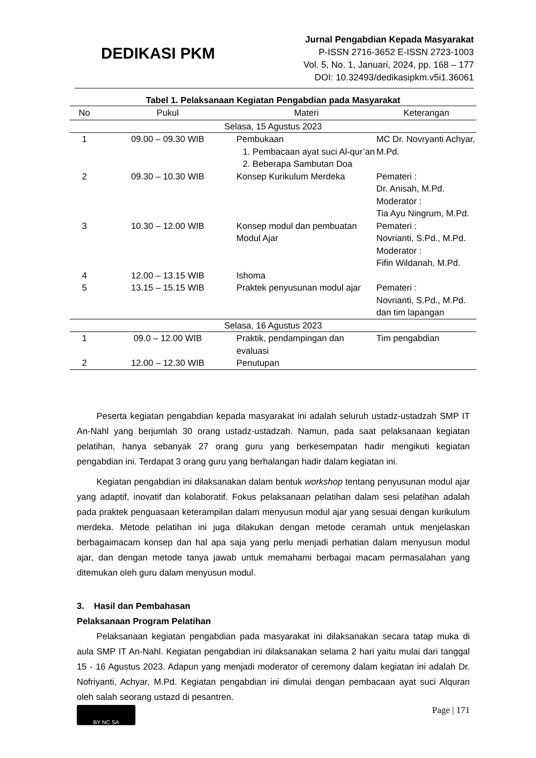DEDIKASI PKM
Jurnal Pengabdian Kepada Masyarakat
P-ISSN 2716-3652 E-ISSN 2723-1003
Vol. 5, No. 1, Januari, 2024, pp. 168 – 177
DOI: 10.32493/dedikasipkm.v5i1.36061
Tabel 1. Pelaksanaan Kegiatan Pengabdian pada Masyarakat
| No | Pukul | Materi | Keterangan |
| --- | --- | --- | --- |
| Selasa, 15 Agustus 2023 | | | |
| 1 | 09.00 – 09.30 WIB | Pembukaan 1. Pembacaan ayat suci Al-qur’an 2. Beberapa Sambutan Doa | MC Dr. Novryanti Achyar, M.Pd. |
| 2 | 09.30 – 10.30 WIB | Konsep Kurikulum Merdeka | Pemateri : Dr. Anisah, M.Pd. Moderator : Tia Ayu Ningrum, M.Pd. |
| 3 | 10.30 – 12.00 WIB | Konsep modul dan pembuatan Modul Ajar | Pemateri : Novrianti, S.Pd., M.Pd. Moderator : Fifin Wildanah, M.Pd. |
| 4 | 12.00 – 13.15 WIB | Ishoma | |
| 5 | 13.15 – 15.15 WIB | Praktek penyusunan modul ajar | Pemateri : Novrianti, S.Pd., M.Pd. dan tim lapangan |
| Selasa, 16 Agustus 2023 | | | |
| 1 | 09.0 – 12.00 WIB | Praktik, pendampingan dan evaluasi | Tim pengabdian |
| 2 | 12.00 – 12.30 WIB | Penutupan | |
Peserta kegiatan pengabdian kepada masyarakat ini adalah seluruh ustadz-ustadzah SMP IT An-Nahl yang berjumlah 30 orang ustadz-ustadzah. Namun, pada saat pelaksanaan kegiatan pelatihan, hanya sebanyak 27 orang guru yang berkesempatan hadir mengikuti kegiatan pengabdian ini. Terdapat 3 orang guru yang berhalangan hadir dalam kegiatan ini.
Kegiatan pengabdian ini dilaksanakan dalam bentuk workshop tentang penyusunan modul ajar yang adaptif, inovatif dan kolaboratif. Fokus pelaksanaan pelatihan dalam sesi pelatihan adalah pada praktek penguasaan keterampilan dalam menyusun modul ajar yang sesuai dengan kurikulum merdeka. Metode pelatihan ini juga dilakukan dengan metode ceramah untuk menjelaskan berbagaimacam konsep dan hal apa saja yang perlu menjadi perhatian dalam menyusun modul ajar, dan dengan metode tanya jawab untuk memahami berbagai macam permasalahan yang ditemukan oleh guru dalam menyusun modul.
3. Hasil dan Pembahasan
Pelaksanaan Program Pelatihan
Pelaksanaan kegiatan pengabdian pada masyarakat ini dilaksanakan secara tatap muka di aula SMP IT An-Nahl. Kegiatan pengabdian ini dilaksanakan selama 2 hari yaitu mulai dari tanggal 15 - 16 Agustus 2023. Adapun yang menjadi moderator of ceremony dalam kegiatan ini adalah Dr. Nofriyanti, Achyar, M.Pd. Kegiatan pengabdian ini dimulai dengan pembacaan ayat suci Alquran oleh salah seorang ustazd di pesantren.
BY NC SA
Page | 171